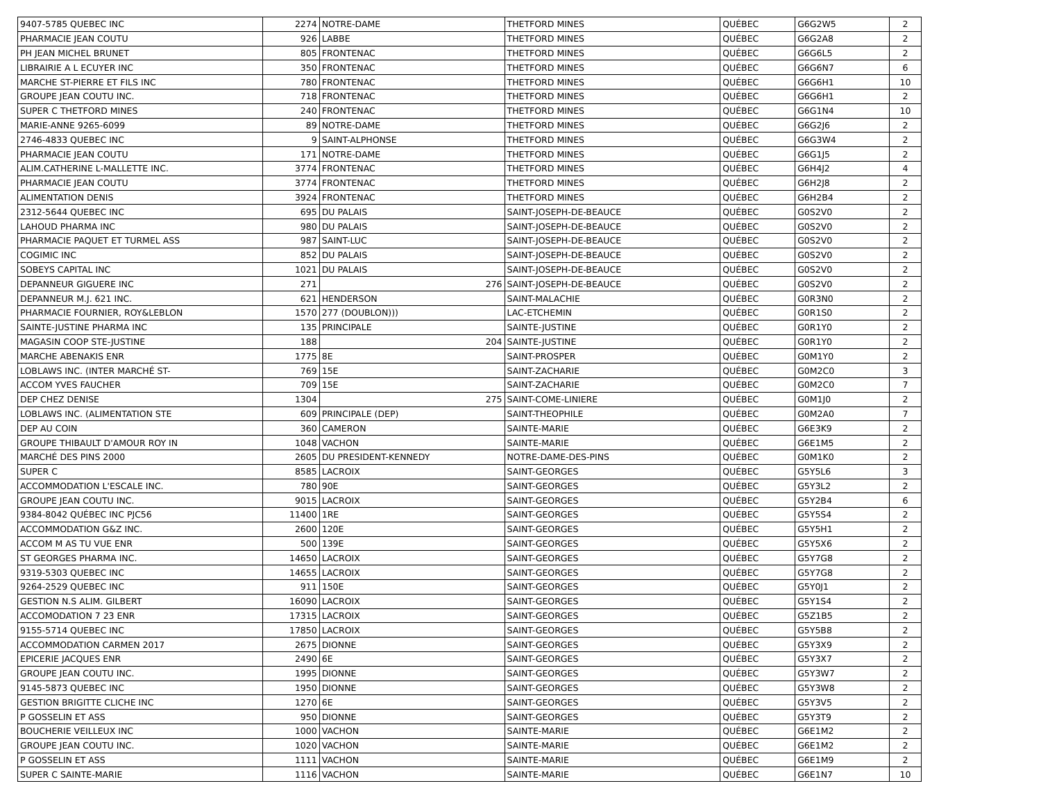| 9407-5785 QUEBEC INC | 2274 | NOTRE-DAME | THETFORD MINES | QUÉBEC | G6G2W5 | 2 |
| PHARMACIE JEAN COUTU | 926 | LABBE | THETFORD MINES | QUÉBEC | G6G2A8 | 2 |
| PH JEAN MICHEL BRUNET | 805 | FRONTENAC | THETFORD MINES | QUÉBEC | G6G6L5 | 2 |
| LIBRAIRIE A L ECUYER INC | 350 | FRONTENAC | THETFORD MINES | QUÉBEC | G6G6N7 | 6 |
| MARCHE ST-PIERRE ET FILS INC | 780 | FRONTENAC | THETFORD MINES | QUÉBEC | G6G6H1 | 10 |
| GROUPE JEAN COUTU INC. | 718 | FRONTENAC | THETFORD MINES | QUÉBEC | G6G6H1 | 2 |
| SUPER C THETFORD MINES | 240 | FRONTENAC | THETFORD MINES | QUÉBEC | G6G1N4 | 10 |
| MARIE-ANNE 9265-6099 | 89 | NOTRE-DAME | THETFORD MINES | QUÉBEC | G6G2J6 | 2 |
| 2746-4833 QUEBEC INC | 9 | SAINT-ALPHONSE | THETFORD MINES | QUÉBEC | G6G3W4 | 2 |
| PHARMACIE JEAN COUTU | 171 | NOTRE-DAME | THETFORD MINES | QUÉBEC | G6G1J5 | 2 |
| ALIM.CATHERINE L-MALLETTE INC. | 3774 | FRONTENAC | THETFORD MINES | QUÉBEC | G6H4J2 | 4 |
| PHARMACIE JEAN COUTU | 3774 | FRONTENAC | THETFORD MINES | QUÉBEC | G6H2J8 | 2 |
| ALIMENTATION DENIS | 3924 | FRONTENAC | THETFORD MINES | QUÉBEC | G6H2B4 | 2 |
| 2312-5644 QUEBEC INC | 695 | DU PALAIS | SAINT-JOSEPH-DE-BEAUCE | QUÉBEC | G0S2V0 | 2 |
| LAHOUD PHARMA INC | 980 | DU PALAIS | SAINT-JOSEPH-DE-BEAUCE | QUÉBEC | G0S2V0 | 2 |
| PHARMACIE PAQUET ET TURMEL ASS | 987 | SAINT-LUC | SAINT-JOSEPH-DE-BEAUCE | QUÉBEC | G0S2V0 | 2 |
| COGIMIC INC | 852 | DU PALAIS | SAINT-JOSEPH-DE-BEAUCE | QUÉBEC | G0S2V0 | 2 |
| SOBEYS CAPITAL INC | 1021 | DU PALAIS | SAINT-JOSEPH-DE-BEAUCE | QUÉBEC | G0S2V0 | 2 |
| DEPANNEUR GIGUERE INC | 271 | 276 | SAINT-JOSEPH-DE-BEAUCE | QUÉBEC | G0S2V0 | 2 |
| DEPANNEUR M.J. 621 INC. | 621 | HENDERSON | SAINT-MALACHIE | QUÉBEC | G0R3N0 | 2 |
| PHARMACIE FOURNIER, ROY&LEBLON | 1570 | 277 (DOUBLON))) | LAC-ETCHEMIN | QUÉBEC | G0R1S0 | 2 |
| SAINTE-JUSTINE PHARMA INC | 135 | PRINCIPALE | SAINTE-JUSTINE | QUÉBEC | G0R1Y0 | 2 |
| MAGASIN COOP STE-JUSTINE | 188 | 204 | SAINTE-JUSTINE | QUÉBEC | G0R1Y0 | 2 |
| MARCHE ABENAKIS ENR | 1775 | 8E | SAINT-PROSPER | QUÉBEC | G0M1Y0 | 2 |
| LOBLAWS INC. (INTER MARCHÉ ST- | 769 | 15E | SAINT-ZACHARIE | QUÉBEC | G0M2C0 | 3 |
| ACCOM YVES FAUCHER | 709 | 15E | SAINT-ZACHARIE | QUÉBEC | G0M2C0 | 7 |
| DEP CHEZ DENISE | 1304 | 275 | SAINT-COME-LINIERE | QUÉBEC | G0M1J0 | 2 |
| LOBLAWS INC. (ALIMENTATION STE | 609 | PRINCIPALE (DEP) | SAINT-THEOPHILE | QUÉBEC | G0M2A0 | 7 |
| DEP AU COIN | 360 | CAMERON | SAINTE-MARIE | QUÉBEC | G6E3K9 | 2 |
| GROUPE THIBAULT D'AMOUR ROY IN | 1048 | VACHON | SAINTE-MARIE | QUÉBEC | G6E1M5 | 2 |
| MARCHÉ DES PINS 2000 | 2605 | DU PRESIDENT-KENNEDY | NOTRE-DAME-DES-PINS | QUÉBEC | G0M1K0 | 2 |
| SUPER C | 8585 | LACROIX | SAINT-GEORGES | QUÉBEC | G5Y5L6 | 3 |
| ACCOMMODATION L'ESCALE INC. | 780 | 90E | SAINT-GEORGES | QUÉBEC | G5Y3L2 | 2 |
| GROUPE JEAN COUTU INC. | 9015 | LACROIX | SAINT-GEORGES | QUÉBEC | G5Y2B4 | 6 |
| 9384-8042 QUÉBEC INC PJC56 | 11400 | 1RE | SAINT-GEORGES | QUÉBEC | G5Y5S4 | 2 |
| ACCOMMODATION G&Z INC. | 2600 | 120E | SAINT-GEORGES | QUÉBEC | G5Y5H1 | 2 |
| ACCOM M AS TU VUE ENR | 500 | 139E | SAINT-GEORGES | QUÉBEC | G5Y5X6 | 2 |
| ST GEORGES PHARMA INC. | 14650 | LACROIX | SAINT-GEORGES | QUÉBEC | G5Y7G8 | 2 |
| 9319-5303 QUEBEC INC | 14655 | LACROIX | SAINT-GEORGES | QUÉBEC | G5Y7G8 | 2 |
| 9264-2529 QUEBEC INC | 911 | 150E | SAINT-GEORGES | QUÉBEC | G5Y0J1 | 2 |
| GESTION N.S ALIM. GILBERT | 16090 | LACROIX | SAINT-GEORGES | QUÉBEC | G5Y1S4 | 2 |
| ACCOMODATION 7 23 ENR | 17315 | LACROIX | SAINT-GEORGES | QUÉBEC | G5Z1B5 | 2 |
| 9155-5714 QUEBEC INC | 17850 | LACROIX | SAINT-GEORGES | QUÉBEC | G5Y5B8 | 2 |
| ACCOMMODATION CARMEN 2017 | 2675 | DIONNE | SAINT-GEORGES | QUÉBEC | G5Y3X9 | 2 |
| EPICERIE JACQUES ENR | 2490 | 6E | SAINT-GEORGES | QUÉBEC | G5Y3X7 | 2 |
| GROUPE JEAN COUTU INC. | 1995 | DIONNE | SAINT-GEORGES | QUÉBEC | G5Y3W7 | 2 |
| 9145-5873 QUEBEC INC | 1950 | DIONNE | SAINT-GEORGES | QUÉBEC | G5Y3W8 | 2 |
| GESTION BRIGITTE CLICHE INC | 1270 | 6E | SAINT-GEORGES | QUÉBEC | G5Y3V5 | 2 |
| P GOSSELIN ET ASS | 950 | DIONNE | SAINT-GEORGES | QUÉBEC | G5Y3T9 | 2 |
| BOUCHERIE VEILLEUX INC | 1000 | VACHON | SAINTE-MARIE | QUÉBEC | G6E1M2 | 2 |
| GROUPE JEAN COUTU INC. | 1020 | VACHON | SAINTE-MARIE | QUÉBEC | G6E1M2 | 2 |
| P GOSSELIN ET ASS | 1111 | VACHON | SAINTE-MARIE | QUÉBEC | G6E1M9 | 2 |
| SUPER C SAINTE-MARIE | 1116 | VACHON | SAINTE-MARIE | QUÉBEC | G6E1N7 | 10 |